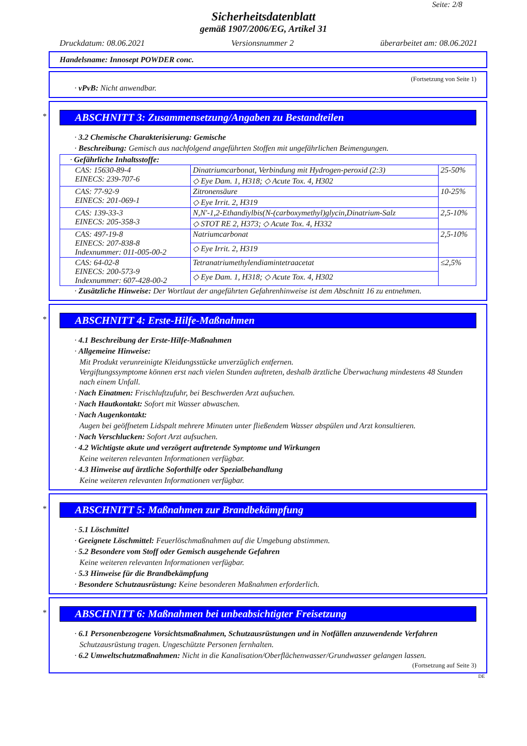Seite: 2/8
Sicherheitsdatenblatt
gemäß 1907/2006/EG, Artikel 31
Druckdatum: 08.06.2021 Versionsnummer 2 überarbeitet am: 08.06.2021
Handelsname: Innosept POWDER conc.
(Fortsetzung von Seite 1)
· vPvB: Nicht anwendbar.
*
ABSCHNITT 3: Zusammensetzung/Angaben zu Bestandteilen
· 3.2 Chemische Charakterisierung: Gemische
· Beschreibung: Gemisch aus nachfolgend angeführten Stoffen mit ungefährlichen Beimengungen.
| · Gefährliche Inhaltsstoffe: | | |
| CAS: 15630-89-4 EINECS: 239-707-6 | Dinatriumcarbonat, Verbindung mit Hydrogen-peroxid (2:3) | 25-50% |
| | ◇ Eye Dam. 1, H318; ◇ Acute Tox. 4, H302 | |
| CAS: 77-92-9 EINECS: 201-069-1 | Zitronensäure | 10-25% |
| | ◇ Eye Irrit. 2, H319 | |
| CAS: 139-33-3 EINECS: 205-358-3 | N,N'-1,2-Ethandiylbis(N-(carboxymethyl)glycin,Dinatrium-Salz | 2,5-10% |
| | ◇ STOT RE 2, H373; ◇ Acute Tox. 4, H332 | |
| CAS: 497-19-8 EINECS: 207-838-8 Indexnummer: 011-005-00-2 | Natriumcarbonat | 2,5-10% |
| | ◇ Eye Irrit. 2, H319 | |
| CAS: 64-02-8 EINECS: 200-573-9 Indexnummer: 607-428-00-2 | Tetranatriumethylendiamintetraacetat | ≤2,5% |
| | ◇ Eye Dam. 1, H318; ◇ Acute Tox. 4, H302 | |
· Zusätzliche Hinweise: Der Wortlaut der angeführten Gefahrenhinweise ist dem Abschnitt 16 zu entnehmen.
*
ABSCHNITT 4: Erste-Hilfe-Maßnahmen
· 4.1 Beschreibung der Erste-Hilfe-Maßnahmen
· Allgemeine Hinweise:
Mit Produkt verunreinigte Kleidungsstücke unverzüglich entfernen.
Vergiftungssymptome können erst nach vielen Stunden auftreten, deshalb ärztliche Überwachung mindestens 48 Stunden nach einem Unfall.
· Nach Einatmen: Frischluftzufuhr, bei Beschwerden Arzt aufsuchen.
· Nach Hautkontakt: Sofort mit Wasser abwaschen.
· Nach Augenkontakt:
Augen bei geöffnetem Lidspalt mehrere Minuten unter fließendem Wasser abspülen und Arzt konsultieren.
· Nach Verschlucken: Sofort Arzt aufsuchen.
· 4.2 Wichtigste akute und verzögert auftretende Symptome und Wirkungen
Keine weiteren relevanten Informationen verfügbar.
· 4.3 Hinweise auf ärztliche Soforthilfe oder Spezialbehandlung
Keine weiteren relevanten Informationen verfügbar.
*
ABSCHNITT 5: Maßnahmen zur Brandbekämpfung
· 5.1 Löschmittel
· Geeignete Löschmittel: Feuerlöschmaßnahmen auf die Umgebung abstimmen.
· 5.2 Besondere vom Stoff oder Gemisch ausgehende Gefahren
Keine weiteren relevanten Informationen verfügbar.
· 5.3 Hinweise für die Brandbekämpfung
· Besondere Schutzausrüstung: Keine besonderen Maßnahmen erforderlich.
*
ABSCHNITT 6: Maßnahmen bei unbeabsichtigter Freisetzung
· 6.1 Personenbezogene Vorsichtsmaßnahmen, Schutzausrüstungen und in Notfällen anzuwendende Verfahren
Schutzausrüstung tragen. Ungeschützte Personen fernhalten.
· 6.2 Umweltschutzmaßnahmen: Nicht in die Kanalisation/Oberflächenwasser/Grundwasser gelangen lassen.
(Fortsetzung auf Seite 3)
DE